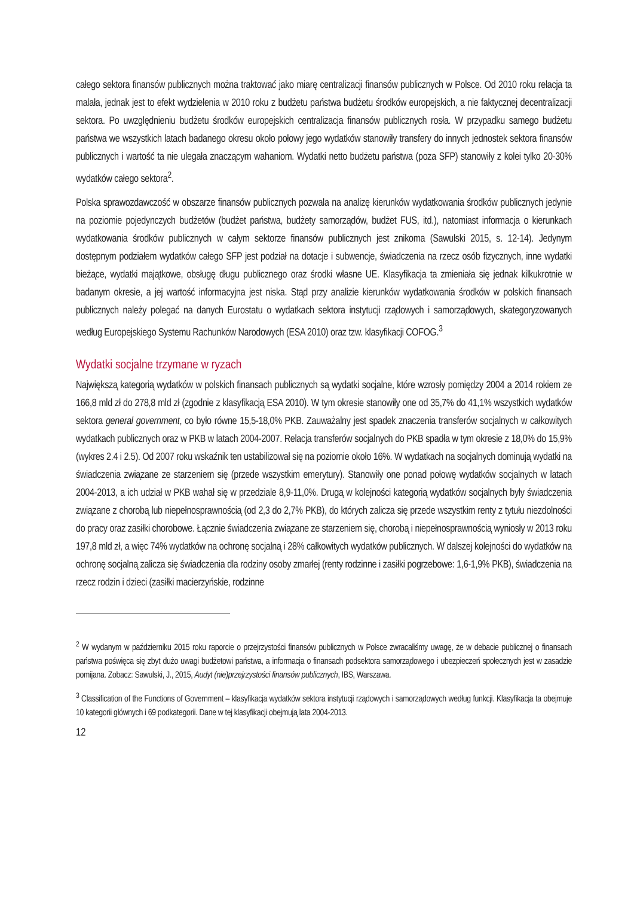całego sektora finansów publicznych można traktować jako miarę centralizacji finansów publicznych w Polsce. Od 2010 roku relacja ta malała, jednak jest to efekt wydzielenia w 2010 roku z budżetu państwa budżetu środków europejskich, a nie faktycznej decentralizacji sektora. Po uwzględnieniu budżetu środków europejskich centralizacja finansów publicznych rosła. W przypadku samego budżetu państwa we wszystkich latach badanego okresu około połowy jego wydatków stanowiły transfery do innych jednostek sektora finansów publicznych i wartość ta nie ulegała znaczącym wahaniom. Wydatki netto budżetu państwa (poza SFP) stanowiły z kolei tylko 20-30% wydatków całego sektora<sup>2</sup>.
Polska sprawozdawczość w obszarze finansów publicznych pozwala na analizę kierunków wydatkowania środków publicznych jedynie na poziomie pojedynczych budżetów (budżet państwa, budżety samorządów, budżet FUS, itd.), natomiast informacja o kierunkach wydatkowania środków publicznych w całym sektorze finansów publicznych jest znikoma (Sawulski 2015, s. 12-14). Jedynym dostępnym podziałem wydatków całego SFP jest podział na dotacje i subwencje, świadczenia na rzecz osób fizycznych, inne wydatki bieżące, wydatki majątkowe, obsługę długu publicznego oraz środki własne UE. Klasyfikacja ta zmieniała się jednak kilkukrotnie w badanym okresie, a jej wartość informacyjna jest niska. Stąd przy analizie kierunków wydatkowania środków w polskich finansach publicznych należy polegać na danych Eurostatu o wydatkach sektora instytucji rządowych i samorządowych, skategoryzowanych według Europejskiego Systemu Rachunków Narodowych (ESA 2010) oraz tzw. klasyfikacji COFOG.<sup>3</sup>
Wydatki socjalne trzymane w ryzach
Największą kategorią wydatków w polskich finansach publicznych są wydatki socjalne, które wzrosły pomiędzy 2004 a 2014 rokiem ze 166,8 mld zł do 278,8 mld zł (zgodnie z klasyfikacją ESA 2010). W tym okresie stanowiły one od 35,7% do 41,1% wszystkich wydatków sektora general government, co było równe 15,5-18,0% PKB. Zauważalny jest spadek znaczenia transferów socjalnych w całkowitych wydatkach publicznych oraz w PKB w latach 2004-2007. Relacja transferów socjalnych do PKB spadła w tym okresie z 18,0% do 15,9% (wykres 2.4 i 2.5). Od 2007 roku wskaźnik ten ustabilizował się na poziomie około 16%. W wydatkach na socjalnych dominują wydatki na świadczenia związane ze starzeniem się (przede wszystkim emerytury). Stanowiły one ponad połowę wydatków socjalnych w latach 2004-2013, a ich udział w PKB wahał się w przedziale 8,9-11,0%. Drugą w kolejności kategorią wydatków socjalnych były świadczenia związane z chorobą lub niepełnosprawnością (od 2,3 do 2,7% PKB), do których zalicza się przede wszystkim renty z tytułu niezdolności do pracy oraz zasiłki chorobowe. Łącznie świadczenia związane ze starzeniem się, chorobą i niepełnosprawnością wyniosły w 2013 roku 197,8 mld zł, a więc 74% wydatków na ochronę socjalną i 28% całkowitych wydatków publicznych. W dalszej kolejności do wydatków na ochronę socjalną zalicza się świadczenia dla rodziny osoby zmarłej (renty rodzinne i zasiłki pogrzebowe: 1,6-1,9% PKB), świadczenia na rzecz rodzin i dzieci (zasiłki macierzyńskie, rodzinne
<sup>2</sup> W wydanym w październiku 2015 roku raporcie o przejrzystości finansów publicznych w Polsce zwracaliśmy uwagę, że w debacie publicznej o finansach państwa poświęca się zbyt dużo uwagi budżetowi państwa, a informacja o finansach podsektora samorządowego i ubezpieczeń społecznych jest w zasadzie pomijana. Zobacz: Sawulski, J., 2015, Audyt (nie)przejrzystości finansów publicznych, IBS, Warszawa.
<sup>3</sup> Classification of the Functions of Government – klasyfikacja wydatków sektora instytucji rządowych i samorządowych według funkcji. Klasyfikacja ta obejmuje 10 kategorii głównych i 69 podkategorii. Dane w tej klasyfikacji obejmują lata 2004-2013.
12